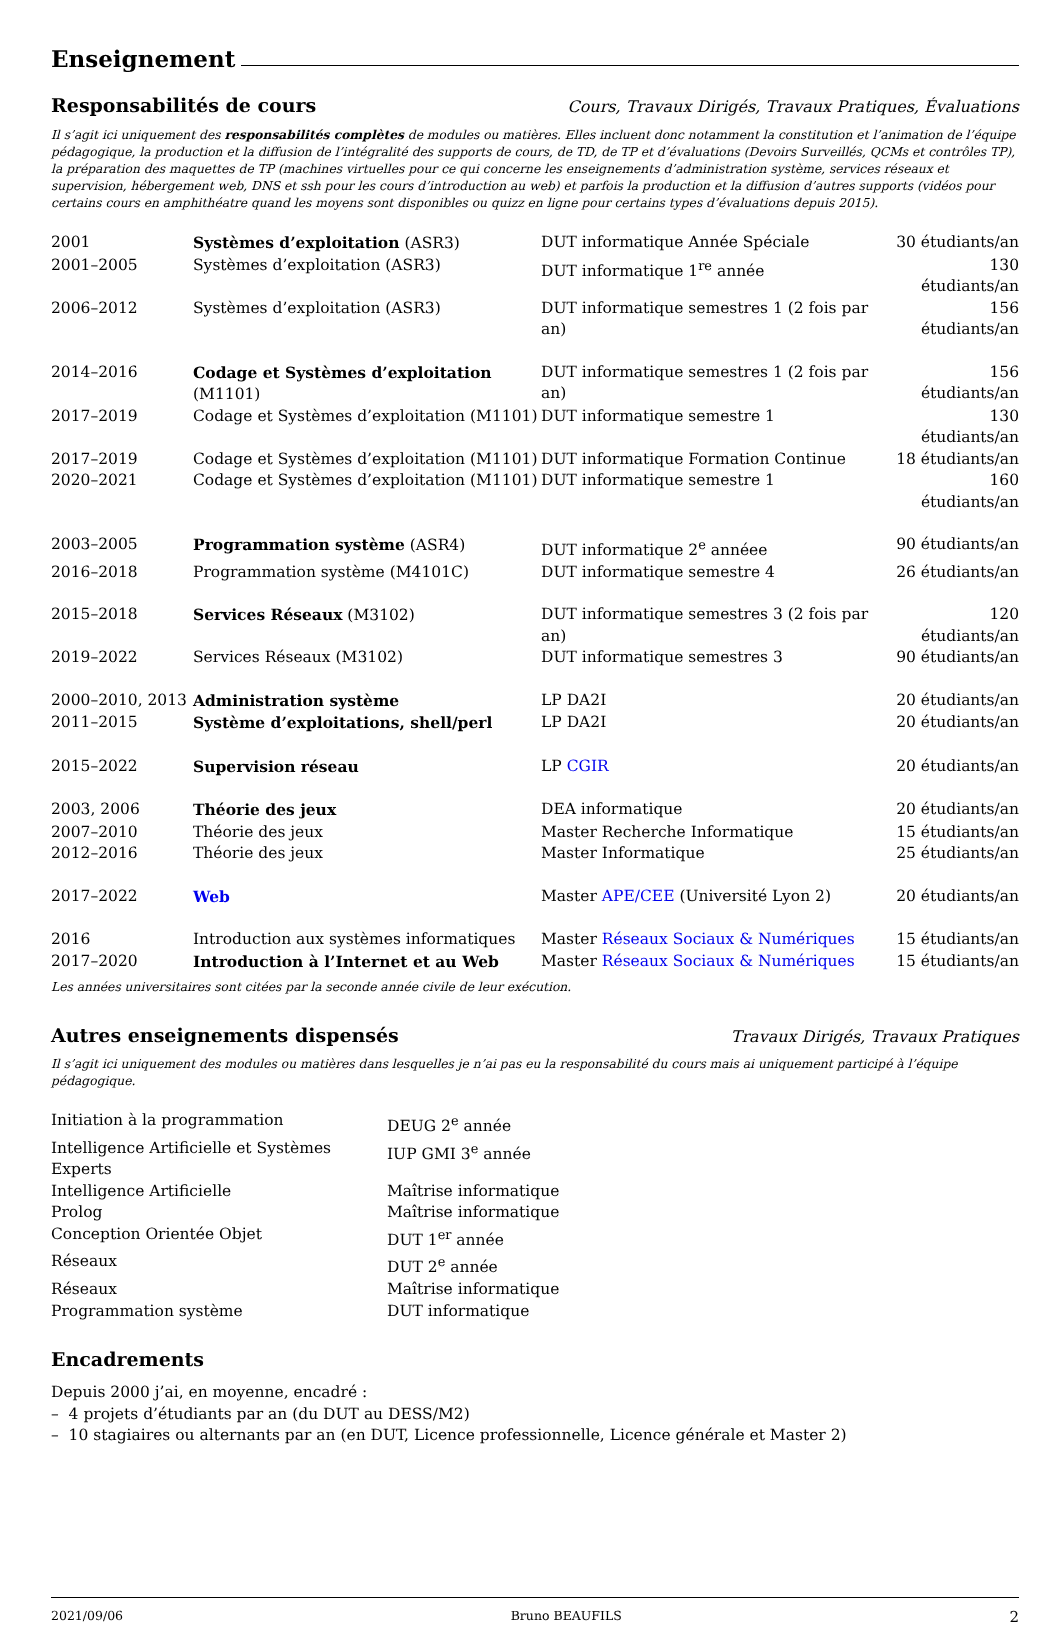Enseignement
Responsabilités de cours
Cours, Travaux Dirigés, Travaux Pratiques, Évaluations
Il s’agit ici uniquement des responsabilités complètes de modules ou matières. Elles incluent donc notamment la constitution et l’animation de l’équipe pédagogique, la production et la diffusion de l’intégralité des supports de cours, de TD, de TP et d’évaluations (Devoirs Surveillés, QCMs et contrôles TP), la préparation des maquettes de TP (machines virtuelles pour ce qui concerne les enseignements d’administration système, services réseaux et supervision, hébergement web, DNS et ssh pour les cours d’introduction au web) et parfois la production et la diffusion d’autres supports (vidéos pour certains cours en amphithéatre quand les moyens sont disponibles ou quizz en ligne pour certains types d’évaluations depuis 2015).
| 2001 | Systèmes d’exploitation (ASR3) | DUT informatique Année Spéciale | 30 étudiants/an |
| 2001–2005 | Systèmes d’exploitation (ASR3) | DUT informatique 1<sup>re</sup> année | 130 étudiants/an |
| 2006–2012 | Systèmes d’exploitation (ASR3) | DUT informatique semestres 1 (2 fois par an) | 156 étudiants/an |
| 2014–2016 | Codage et Systèmes d’exploitation (M1101) | DUT informatique semestres 1 (2 fois par an) | 156 étudiants/an |
| 2017–2019 | Codage et Systèmes d’exploitation (M1101) | DUT informatique semestre 1 | 130 étudiants/an |
| 2017–2019 | Codage et Systèmes d’exploitation (M1101) | DUT informatique Formation Continue | 18 étudiants/an |
| 2020–2021 | Codage et Systèmes d’exploitation (M1101) | DUT informatique semestre 1 | 160 étudiants/an |
| 2003–2005 | Programmation système (ASR4) | DUT informatique 2<sup>e</sup> annéee | 90 étudiants/an |
| 2016–2018 | Programmation système (M4101C) | DUT informatique semestre 4 | 26 étudiants/an |
| 2015–2018 | Services Réseaux (M3102) | DUT informatique semestres 3 (2 fois par an) | 120 étudiants/an |
| 2019–2022 | Services Réseaux (M3102) | DUT informatique semestres 3 | 90 étudiants/an |
| 2000–2010, 2013 | Administration système | LP DA2I | 20 étudiants/an |
| 2011–2015 | Système d’exploitations, shell/perl | LP DA2I | 20 étudiants/an |
| 2015–2022 | Supervision réseau | LP CGIR | 20 étudiants/an |
| 2003, 2006 | Théorie des jeux | DEA informatique | 20 étudiants/an |
| 2007–2010 | Théorie des jeux | Master Recherche Informatique | 15 étudiants/an |
| 2012–2016 | Théorie des jeux | Master Informatique | 25 étudiants/an |
| 2017–2022 | Web | Master APE/CEE (Université Lyon 2) | 20 étudiants/an |
| 2016 | Introduction aux systèmes informatiques | Master Réseaux Sociaux & Numériques | 15 étudiants/an |
| 2017–2020 | Introduction à l’Internet et au Web | Master Réseaux Sociaux & Numériques | 15 étudiants/an |
Les années universitaires sont citées par la seconde année civile de leur exécution.
Autres enseignements dispensés
Travaux Dirigés, Travaux Pratiques
Il s’agit ici uniquement des modules ou matières dans lesquelles je n’ai pas eu la responsabilité du cours mais ai uniquement participé à l’équipe pédagogique.
| Initiation à la programmation | DEUG 2<sup>e</sup> année |
| Intelligence Artificielle et Systèmes Experts | IUP GMI 3<sup>e</sup> année |
| Intelligence Artificielle | Maîtrise informatique |
| Prolog | Maîtrise informatique |
| Conception Orientée Objet | DUT 1<sup>er</sup> année |
| Réseaux | DUT 2<sup>e</sup> année |
| Réseaux | Maîtrise informatique |
| Programmation système | DUT informatique |
Encadrements
Depuis 2000 j’ai, en moyenne, encadré :
– 4 projets d’étudiants par an (du DUT au DESS/M2)
– 10 stagiaires ou alternants par an (en DUT, Licence professionnelle, Licence générale et Master 2)
2021/09/06 Bruno BEAUFILS 2